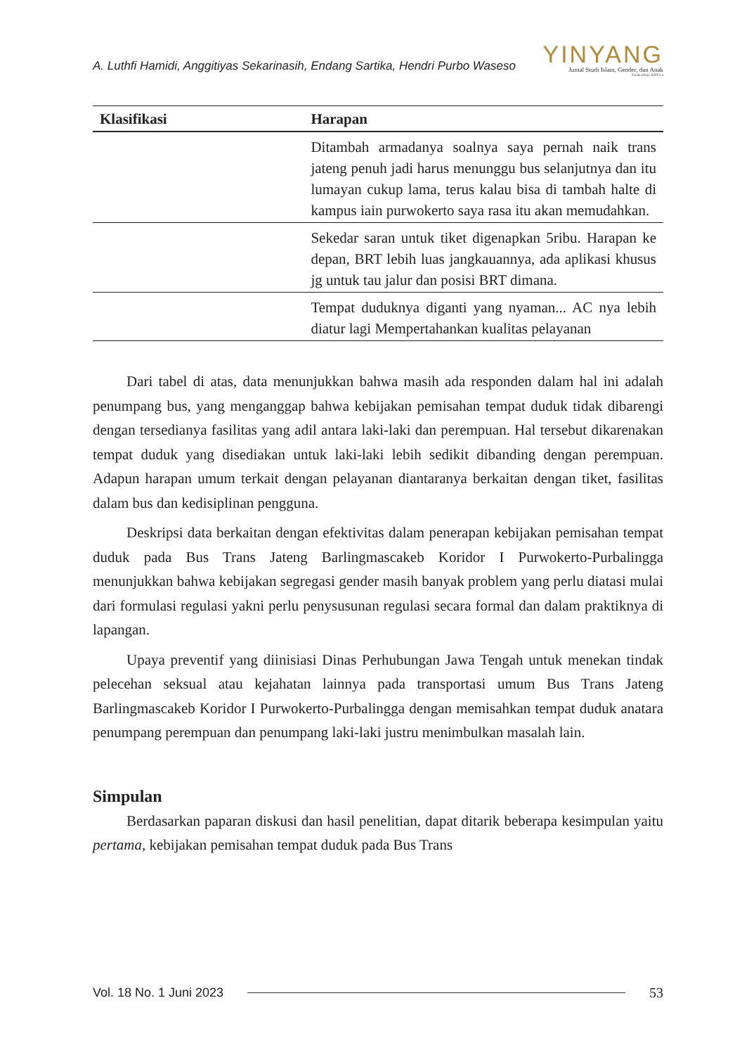A. Luthfi Hamidi, Anggitiyas Sekarinasih, Endang Sartika, Hendri Purbo Waseso
YINYANG
Jurnal Studi Islam, Gender, dan Anak
Terakreditasi SINTA 4
| Klasifikasi | Harapan |
| --- | --- |
| | Ditambah armadanya soalnya saya pernah naik trans jateng penuh jadi harus menunggu bus selanjutnya dan itu lumayan cukup lama, terus kalau bisa di tambah halte di kampus iain purwokerto saya rasa itu akan memudahkan. |
| | Sekedar saran untuk tiket digenapkan 5ribu. Harapan ke depan, BRT lebih luas jangkauannya, ada aplikasi khusus jg untuk tau jalur dan posisi BRT dimana. |
| | Tempat duduknya diganti yang nyaman... AC nya lebih diatur lagi Mempertahankan kualitas pelayanan |
Dari tabel di atas, data menunjukkan bahwa masih ada responden dalam hal ini adalah penumpang bus, yang menganggap bahwa kebijakan pemisahan tempat duduk tidak dibarengi dengan tersedianya fasilitas yang adil antara laki-laki dan perempuan. Hal tersebut dikarenakan tempat duduk yang disediakan untuk laki-laki lebih sedikit dibanding dengan perempuan. Adapun harapan umum terkait dengan pelayanan diantaranya berkaitan dengan tiket, fasilitas dalam bus dan kedisiplinan pengguna.
Deskripsi data berkaitan dengan efektivitas dalam penerapan kebijakan pemisahan tempat duduk pada Bus Trans Jateng Barlingmascakeb Koridor I Purwokerto-Purbalingga menunjukkan bahwa kebijakan segregasi gender masih banyak problem yang perlu diatasi mulai dari formulasi regulasi yakni perlu penysusunan regulasi secara formal dan dalam praktiknya di lapangan.
Upaya preventif yang diinisiasi Dinas Perhubungan Jawa Tengah untuk menekan tindak pelecehan seksual atau kejahatan lainnya pada transportasi umum Bus Trans Jateng Barlingmascakeb Koridor I Purwokerto-Purbalingga dengan memisahkan tempat duduk anatara penumpang perempuan dan penumpang laki-laki justru menimbulkan masalah lain.
Simpulan
Berdasarkan paparan diskusi dan hasil penelitian, dapat ditarik beberapa kesimpulan yaitu pertama, kebijakan pemisahan tempat duduk pada Bus Trans
Vol. 18 No. 1 Juni 2023 53